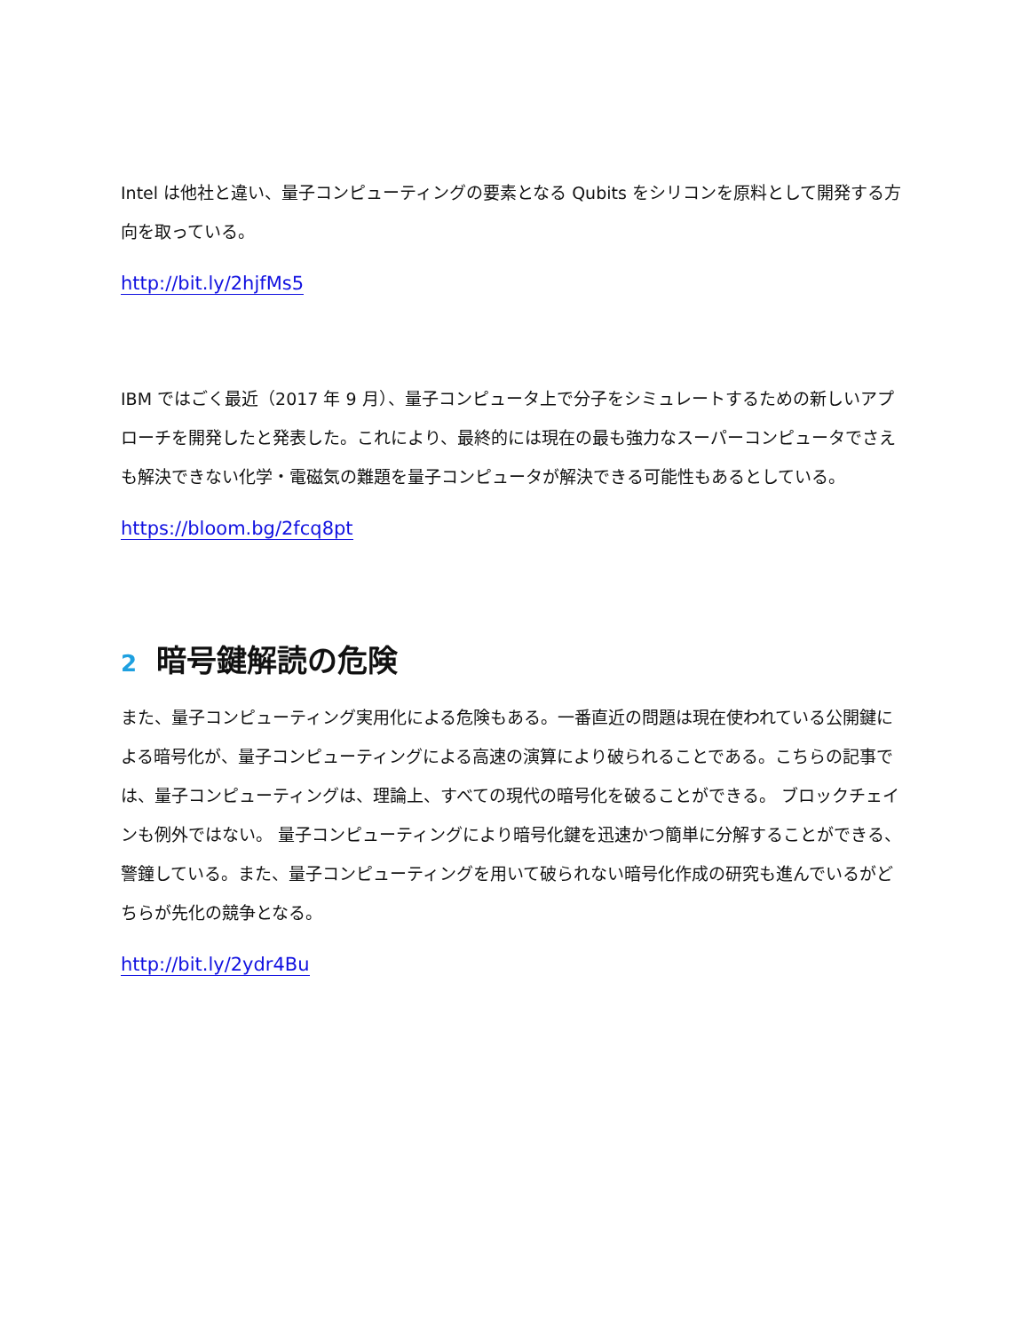Intel は他社と違い、量子コンピューティングの要素となる Qubits をシリコンを原料として開発する方向を取っている。
http://bit.ly/2hjfMs5
IBM ではごく最近（2017 年 9 月）、量子コンピュータ上で分子をシミュレートするための新しいアプローチを開発したと発表した。これにより、最終的には現在の最も強力なスーパーコンピュータでさえも解決できない化学・電磁気の難題を量子コンピュータが解決できる可能性もあるとしている。
https://bloom.bg/2fcq8pt
2 暗号鍵解読の危険
また、量子コンピューティング実用化による危険もある。一番直近の問題は現在使われている公開鍵による暗号化が、量子コンピューティングによる高速の演算により破られることである。こちらの記事では、量子コンピューティングは、理論上、すべての現代の暗号化を破ることができる。 ブロックチェインも例外ではない。 量子コンピューティングにより暗号化鍵を迅速かつ簡単に分解することができる、警鐘している。また、量子コンピューティングを用いて破られない暗号化作成の研究も進んでいるがどちらが先化の競争となる。
http://bit.ly/2ydr4Bu